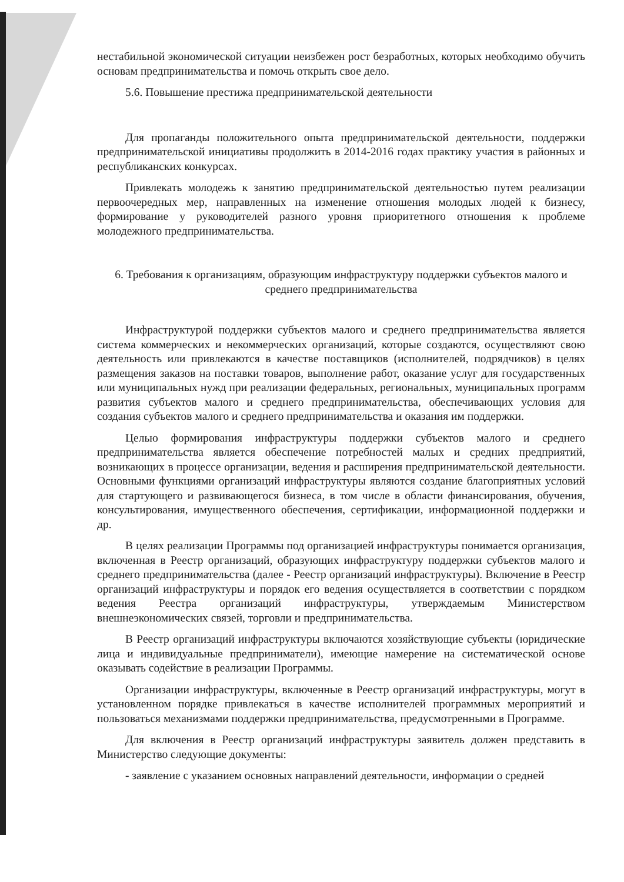нестабильной экономической ситуации неизбежен рост безработных, которых необходимо обучить основам предпринимательства и помочь открыть свое дело.
5.6. Повышение престижа предпринимательской деятельности
Для пропаганды положительного опыта предпринимательской деятельности, поддержки предпринимательской инициативы продолжить в 2014-2016 годах практику участия в районных и республиканских конкурсах.
Привлекать молодежь к занятию предпринимательской деятельностью путем реализации первоочередных мер, направленных на изменение отношения молодых людей к бизнесу, формирование у руководителей разного уровня приоритетного отношения к проблеме молодежного предпринимательства.
6. Требования к организациям, образующим инфраструктуру поддержки субъектов малого и среднего предпринимательства
Инфраструктурой поддержки субъектов малого и среднего предпринимательства является система коммерческих и некоммерческих организаций, которые создаются, осуществляют свою деятельность или привлекаются в качестве поставщиков (исполнителей, подрядчиков) в целях размещения заказов на поставки товаров, выполнение работ, оказание услуг для государственных или муниципальных нужд при реализации федеральных, региональных, муниципальных программ развития субъектов малого и среднего предпринимательства, обеспечивающих условия для создания субъектов малого и среднего предпринимательства и оказания им поддержки.
Целью формирования инфраструктуры поддержки субъектов малого и среднего предпринимательства является обеспечение потребностей малых и средних предприятий, возникающих в процессе организации, ведения и расширения предпринимательской деятельности. Основными функциями организаций инфраструктуры являются создание благоприятных условий для стартующего и развивающегося бизнеса, в том числе в области финансирования, обучения, консультирования, имущественного обеспечения, сертификации, информационной поддержки и др.
В целях реализации Программы под организацией инфраструктуры понимается организация, включенная в Реестр организаций, образующих инфраструктуру поддержки субъектов малого и среднего предпринимательства (далее - Реестр организаций инфраструктуры). Включение в Реестр организаций инфраструктуры и порядок его ведения осуществляется в соответствии с порядком ведения Реестра организаций инфраструктуры, утверждаемым Министерством внешнеэкономических связей, торговли и предпринимательства.
В Реестр организаций инфраструктуры включаются хозяйствующие субъекты (юридические лица и индивидуальные предприниматели), имеющие намерение на систематической основе оказывать содействие в реализации Программы.
Организации инфраструктуры, включенные в Реестр организаций инфраструктуры, могут в установленном порядке привлекаться в качестве исполнителей программных мероприятий и пользоваться механизмами поддержки предпринимательства, предусмотренными в Программе.
Для включения в Реестр организаций инфраструктуры заявитель должен представить в Министерство следующие документы:
- заявление с указанием основных направлений деятельности, информации о средней